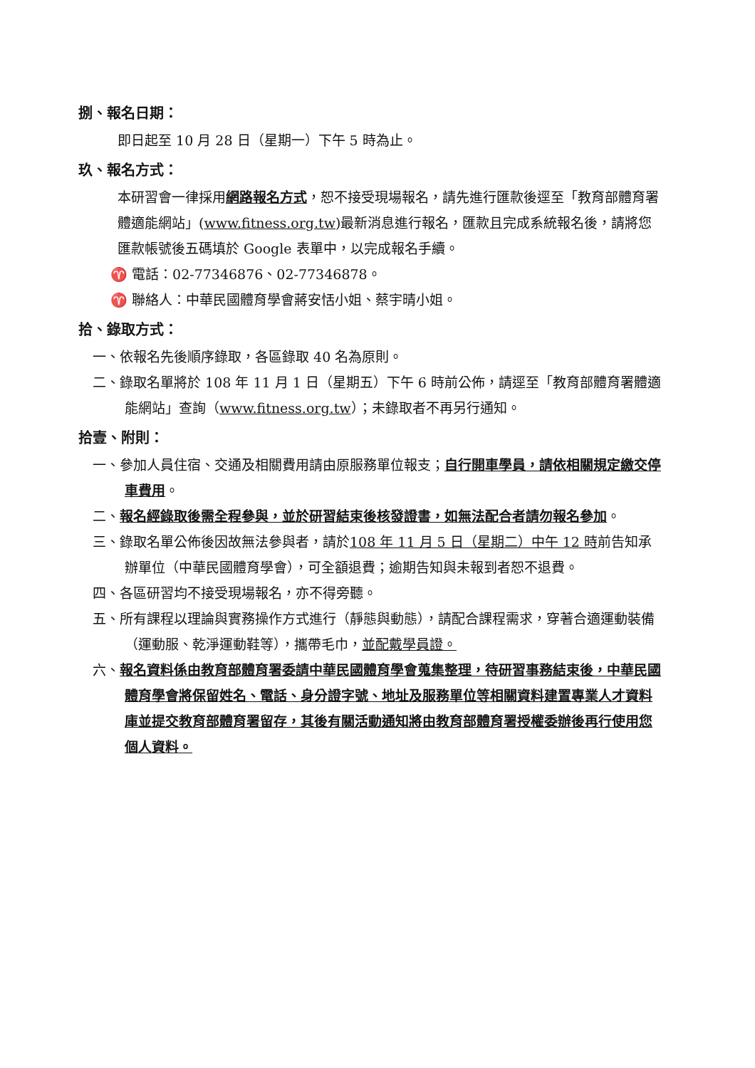捌、報名日期：
即日起至 10 月 28 日（星期一）下午 5 時為止。
玖、報名方式：
本研習會一律採用網路報名方式，恕不接受現場報名，請先進行匯款後逕至「教育部體育署體適能網站」(www.fitness.org.tw)最新消息進行報名，匯款且完成系統報名後，請將您匯款帳號後五碼填於 Google 表單中，以完成報名手續。
♈ 電話：02-77346876、02-77346878。
♈ 聯絡人：中華民國體育學會蔣安恬小姐、蔡宇晴小姐。
拾、錄取方式：
一、依報名先後順序錄取，各區錄取 40 名為原則。
二、錄取名單將於 108 年 11 月 1 日（星期五）下午 6 時前公佈，請逕至「教育部體育署體適能網站」查詢（www.fitness.org.tw）；未錄取者不再另行通知。
拾壹、附則：
一、參加人員住宿、交通及相關費用請由原服務單位報支；自行開車學員，請依相關規定繳交停車費用。
二、報名經錄取後需全程參與，並於研習結束後核發證書，如無法配合者請勿報名參加。
三、錄取名單公佈後因故無法參與者，請於108 年 11 月 5 日（星期二）中午 12 時前告知承辦單位（中華民國體育學會），可全額退費；逾期告知與未報到者恕不退費。
四、各區研習均不接受現場報名，亦不得旁聽。
五、所有課程以理論與實務操作方式進行（靜態與動態），請配合課程需求，穿著合適運動裝備（運動服、乾淨運動鞋等），攜帶毛巾，並配戴學員證。
六、報名資料係由教育部體育署委請中華民國體育學會蒐集整理，待研習事務結束後，中華民國體育學會將保留姓名、電話、身分證字號、地址及服務單位等相關資料建置專業人才資料庫並提交教育部體育署留存，其後有關活動通知將由教育部體育署授權委辦後再行使用您個人資料。